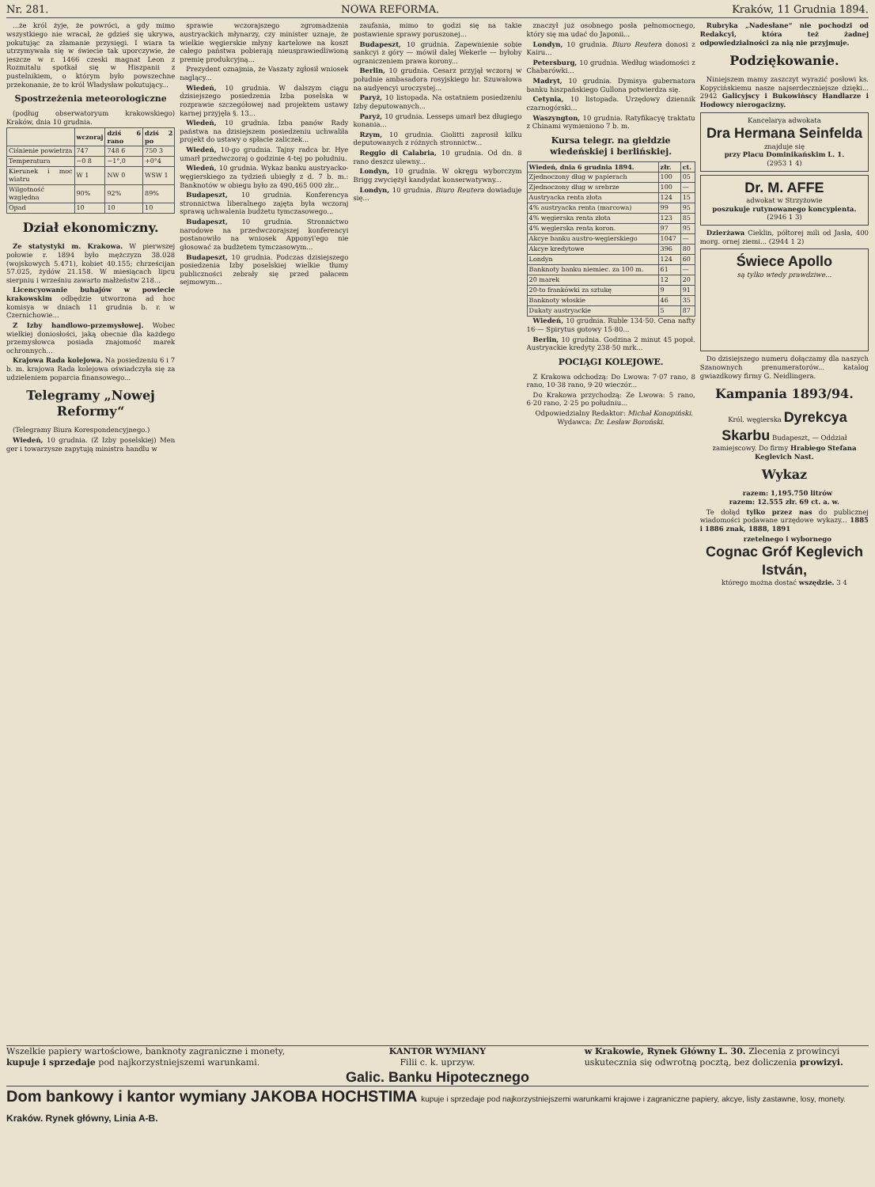Nr. 281. NOWA REFORMA. Kraków, 11 Grudnia 1894.
...że król żyje, że powróci, a gdy mimo wszystkiego nie wracał, że gdzieś się ukrywa, pokutując za złamanie przysięgi. I wiara ta utrzymywała się w świecie tak uporczywie, że jeszcze w r. 1466 czeski magnat Leon z Rozmitalu spotkał się w Hiszpanii z pustelnikiem, o którym było powszechne przekonanie, że to król Władysław pokutujący...
Spostrzeżenia meteorologiczne
(podług obserwatoryum krakowskiego) Kraków, dnia 10 grudnia.
| | wczoraj | dziś 6 rano | dziś 2 po |
| --- | --- | --- | --- |
| Ciśnienie powietrza | 747 | 748 6 | 750 3 |
| Temperatura | −0 8 | −1°,0 | +0°4 |
| Kierunek i moc wiatru | W 1 | NW 0 | WSW 1 |
| Wilgotność względna | 90% | 92% | 89% |
| Opad | 10 | 10 | 10 |
Dział ekonomiczny.
Ze statystyki m. Krakowa. W pierwszej połowie r. 1894 było mężczyzn 38.028 (wojskowych 5.471), kobiet 40.155; chrześcijan 57.025, żydów 21.158. W miesiącach lipcu sierpniu i wrześniu zawarto małżeństw 218...
Licencyowanie buhajów w powiecie krakowskim odbędzie utworzona ad hoc komisya w dniach 11 grudnia b. r. w Czernichowie...
Z Izby handlowo-przemysłowej. Wobec wielkiej doniosłości, jaką obecnie dla każdego przemysłowca posiada znajomość marek ochronnych...
Krajowa Rada kolejowa. Na posiedzeniu 6 i 7 b. m. krajowa Rada kolejowa oświadczyła się za udzieleniem poparcia finansowego...
Telegramy „Nowej Reformy“
(Telegramy Biura Korespondencyjnego.)
Wiedeń, 10 grudnia. (Z Izby poselskiej) Men ger i towarzysze zapytują ministra handlu w
sprawie wczorajszego zgromadzenia austryackich młynarzy, czy minister uznaje, że wielkie węgierskie młyny kartelowe na koszt całego państwa pobierają nieusprawiedliwioną premię produkcyjną...
Prezydent oznajmia, że Vaszaty zgłosił wniosek naglący...
Wiedeń, 10 grudnia. W dalszym ciągu dzisiejszego posiedzenia Izba poselska w rozprawie szczegółowej nad projektem ustawy karnej przyjęła §. 13...
Wiedeń, 10 grudnia. Izba panów Rady państwa na dzisiejszem posiedzeniu uchwaliła projekt do ustawy o spłacie zaliczek...
Wiedeń, 10-go grudnia. Tajny radca br. Hye umarł przedwczoraj o godzinie 4-tej po południu.
Wiedeń, 10 grudnia. Wykaz banku austryacko-węgierskiego za tydzień ubiegły z d. 7 b. m.: Banknotów w obiegu było za 490,465 000 złr...
Budapeszt, 10 grudnia. Konferencya stronnictwa liberalnego zajęta była wczoraj sprawą uchwalenia budżetu tymczasowego...
Budapeszt, 10 grudnia. Stronnictwo narodowe na przedwczorajszej konferencyi postanowiło na wniosek Apponyi'ego nie głosować za budżetem tymczasowym...
Budapeszt, 10 grudnia. Podczas dzisiejszego posiedzenia Izby poselskiej wielkie tłumy publiczności zebrały się przed pałacem sejmowym...
zaufania, mimo to godzi się na takie postawienie sprawy poruszonej...
Budapeszt, 10 grudnia. Zapewnienie sobie sankcyi z góry — mówił dalej Wekerle — byłoby ograniczeniem prawa korony...
Berlin, 10 grudnia. Cesarz przyjął wczoraj w południe ambasadora rosyjskiego hr. Szuwałowa na audyencyi uroczystej...
Paryż, 10 listopada. Na ostatniem posiedzeniu Izby deputowanych...
Paryż, 10 grudnia. Lesseps umarł bez długiego konania...
Rzym, 10 grudnia. Giolitti zaprosił kilku deputowanych z różnych stronnictw...
Reggio di Calabria, 10 grudnia. Od dn. 8 rano deszcz ulewny...
Londyn, 10 grudnia. W okręgu wyborczym Brigg zwyciężył kandydat konserwatywny...
Londyn, 10 grudnia. Biuro Reutera dowiaduje się...
znaczył już osobnego posła pełnomocnego, który się ma udać do Japonii...
Londyn, 10 grudnia. Biuro Reutera donosi z Kairu...
Petersburg, 10 grudnia. Według wiadomości z Chabarówki...
Madryt, 10 grudnia. Dymisya gubernatora banku hiszpańskiego Gullona potwierdza się.
Cetynia, 10 listopada. Urzędowy dziennik czarnogórski...
Waszyngton, 10 grudnia. Ratyfikacyę traktatu z Chinami wymieniono 7 b. m.
Kursa telegr. na giełdzie wiedeńskiej i berlińskiej.
| Wiedeń, dnia 6 grudnia 1894. | złr. | ct. |
| --- | --- | --- |
| Zjednoczony dług w papierach | 100 | 05 |
| Zjednoczony dług w srebrze | 100 | — |
| Austryacka renta złota | 124 | 15 |
| 4% austryacka renta (marcowa) | 99 | 95 |
| 4% węgierska renta złota | 123 | 85 |
| 4% węgierska renta koron. | 97 | 95 |
| Akcye banku austro-węgierskiego | 1047 | — |
| Akcye kredytowe | 396 | 80 |
| Londyn | 124 | 60 |
| Banknoty banku niemiec. za 100 m. | 61 | — |
| 20 marek | 12 | 20 |
| 20-to frankówki za sztukę | 9 | 91 |
| Banknoty włoskie | 46 | 35 |
| Dukaty austryackie | 5 | 87 |
Wiedeń, 10 grudnia. Ruble 134·50. Cena nafty 16·— Spirytus gotowy 15·80...
Berlin, 10 grudnia. Godzina 2 minut 45 popoł. Austryackie kredyty 238·50 mrk...
POCIĄGI KOLEJOWE.
Z Krakowa odchodzą: Do Lwowa: 7·07 rano, 8 rano, 10·38 rano, 9·20 wieczór...
Do Krakowa przychodzą: Ze Lwowa: 5 rano, 6·20 rano, 2·25 po południu...
Odpowiedzialny Redaktor: Michał Konopiński.
Wydawca: Dr. Lesław Boroński.
Rubryka „Nadesłane“ nie pochodzi od Redakcyi, która też żadnej odpowiedzialności za nią nie przyjmuje.
Podziękowanie.
Niniejszem mamy zaszczyt wyrazić posłowi ks. Kopycińskiemu nasze najserdeczniejsze dzięki... 2942 Galicyjscy i Bukowińscy Handlarze i Hodowcy nierogacizny.
Kancelarya adwokata
Dra Hermana Seinfelda
znajduje się
przy Placu Dominikańskim L. 1.
(2953 1 4)
Dr. M. AFFE
adwokat w Strzyżowie
poszukuje rutynowanego koncypienta.
(2946 1 3)
Dzierżawa Cieklin, półtorej mili od Jasła, 400 morg. ornej ziemi... (2944 1 2)
Świece Apollo
są tylko wtedy prawdziwe...
Do dzisiejszego numeru dołączamy dla naszych Szanownych prenumeratorów... katalog gwiazdkowy firmy G. Neidlingera.
Kampania 1893/94.
Król. węgierska Dyrekcya Skarbu Budapeszt, — Oddział zamiejscowy. Do firmy Hrabiego Stefana Keglevich Nast.
Wykaz
razem: 1,195.750 litrów
razem: 12.555 złr. 69 ct. a. w.
Te dołąd tylko przez nas do publicznej wiadomości podawane urzędowe wykazy... 1885 i 1886 znak, 1888, 1891
rzetelnego i wybornego
Cognac Gróf Keglevich István,
którego można dostać wszędzie. 3 4
Wszelkie papiery wartościowe, banknoty zagraniczne i monety, kupuje i sprzedaje pod najkorzystniejszemi warunkami.
KANTOR WYMIANY
Filii c. k. uprzyw.
Galic. Banku Hipotecznego
w Krakowie, Rynek Główny L. 30. Zlecenia z prowincyi uskutecznia się odwrotną pocztą, bez doliczenia prowizyi.
Dom bankowy i kantor wymiany JAKOBA HOCHSTIMA kupuje i sprzedaje pod najkorzystniejszemi warunkami krajowe i zagraniczne papiery, akcye, listy zastawne, losy, monety.
Kraków. Rynek główny, Linia A-B.